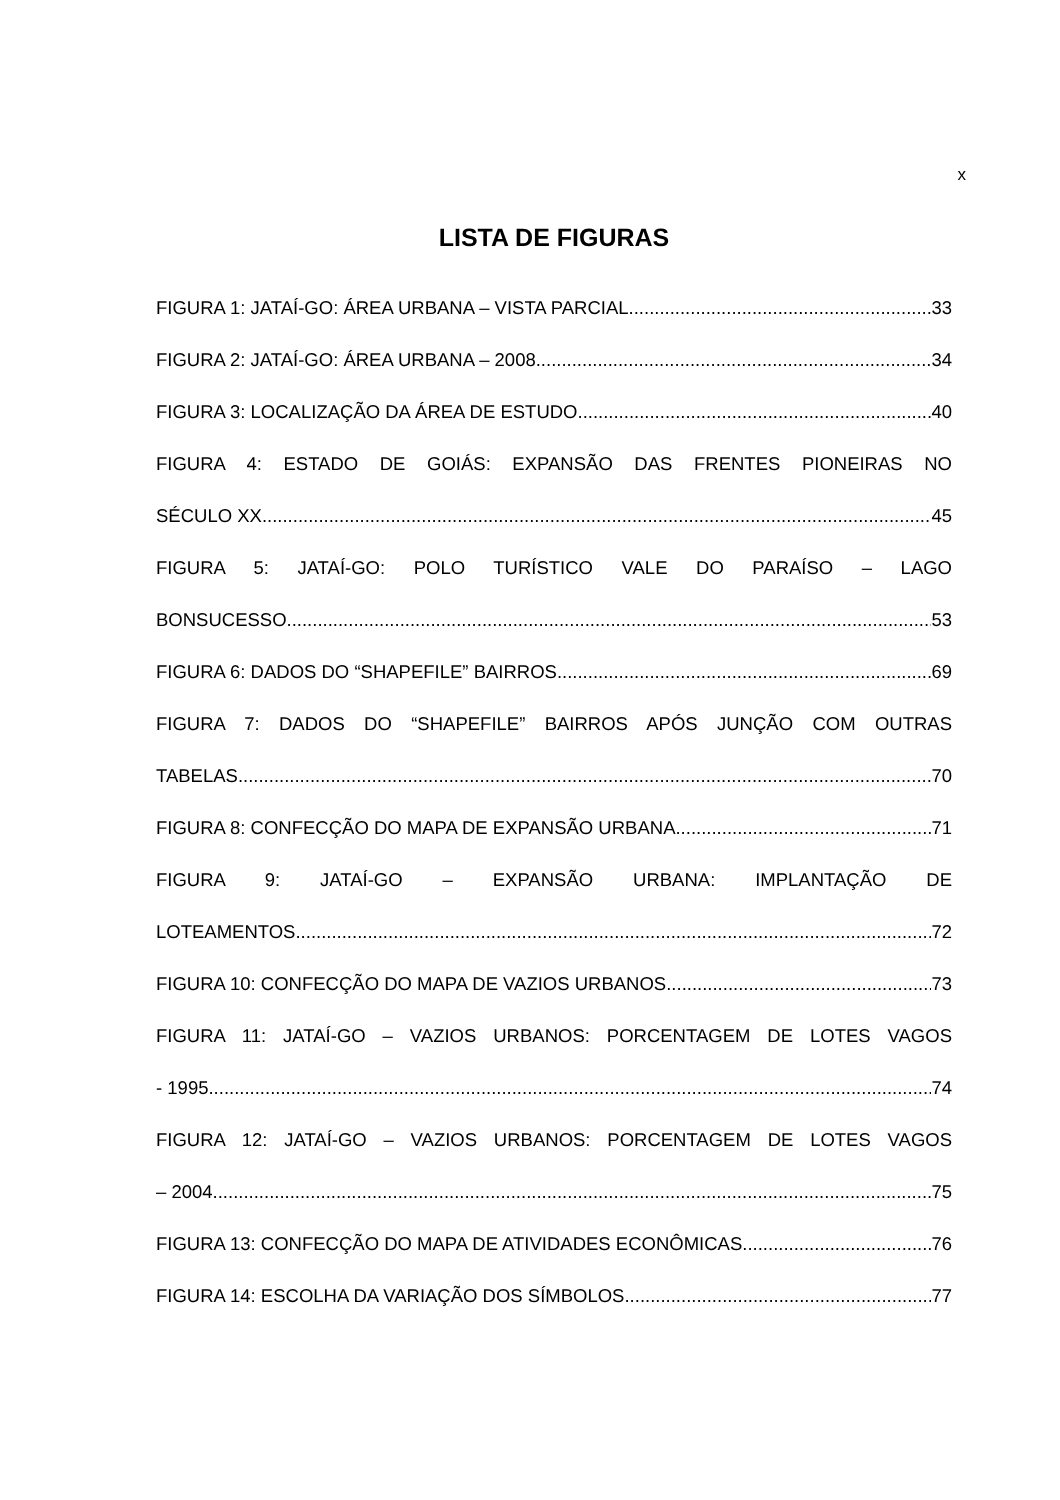x
LISTA DE FIGURAS
FIGURA 1: JATAÍ-GO: ÁREA URBANA – VISTA PARCIAL 33
FIGURA 2: JATAÍ-GO: ÁREA URBANA – 2008 34
FIGURA 3: LOCALIZAÇÃO DA ÁREA DE ESTUDO 40
FIGURA 4: ESTADO DE GOIÁS: EXPANSÃO DAS FRENTES PIONEIRAS NO
SÉCULO XX 45
FIGURA 5: JATAÍ-GO: POLO TURÍSTICO VALE DO PARAÍSO – LAGO
BONSUCESSO 53
FIGURA 6: DADOS DO “SHAPEFILE” BAIRROS 69
FIGURA 7: DADOS DO “SHAPEFILE” BAIRROS APÓS JUNÇÃO COM OUTRAS
TABELAS 70
FIGURA 8: CONFECÇÃO DO MAPA DE EXPANSÃO URBANA 71
FIGURA 9: JATAÍ-GO – EXPANSÃO URBANA: IMPLANTAÇÃO DE
LOTEAMENTOS 72
FIGURA 10: CONFECÇÃO DO MAPA DE VAZIOS URBANOS 73
FIGURA 11: JATAÍ-GO – VAZIOS URBANOS: PORCENTAGEM DE LOTES VAGOS
- 1995 74
FIGURA 12: JATAÍ-GO – VAZIOS URBANOS: PORCENTAGEM DE LOTES VAGOS
– 2004 75
FIGURA 13: CONFECÇÃO DO MAPA DE ATIVIDADES ECONÔMICAS 76
FIGURA 14: ESCOLHA DA VARIAÇÃO DOS SÍMBOLOS 77